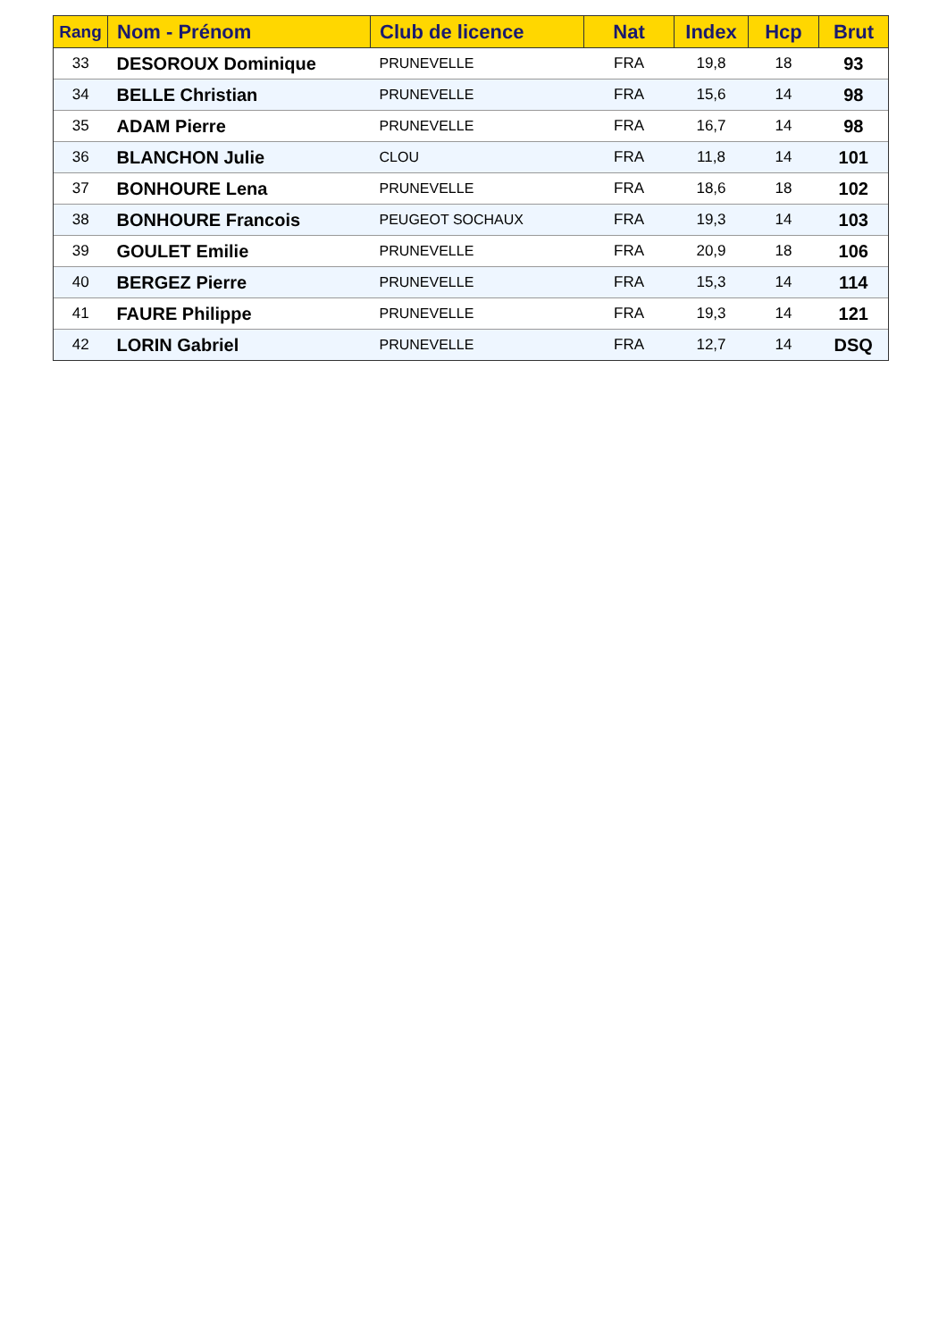| Rang | Nom - Prénom | Club de licence | Nat | Index | Hcp | Brut |
| --- | --- | --- | --- | --- | --- | --- |
| 33 | DESOROUX Dominique | PRUNEVELLE | FRA | 19,8 | 18 | 93 |
| 34 | BELLE Christian | PRUNEVELLE | FRA | 15,6 | 14 | 98 |
| 35 | ADAM Pierre | PRUNEVELLE | FRA | 16,7 | 14 | 98 |
| 36 | BLANCHON Julie | CLOU | FRA | 11,8 | 14 | 101 |
| 37 | BONHOURE Lena | PRUNEVELLE | FRA | 18,6 | 18 | 102 |
| 38 | BONHOURE Francois | PEUGEOT SOCHAUX | FRA | 19,3 | 14 | 103 |
| 39 | GOULET Emilie | PRUNEVELLE | FRA | 20,9 | 18 | 106 |
| 40 | BERGEZ Pierre | PRUNEVELLE | FRA | 15,3 | 14 | 114 |
| 41 | FAURE Philippe | PRUNEVELLE | FRA | 19,3 | 14 | 121 |
| 42 | LORIN Gabriel | PRUNEVELLE | FRA | 12,7 | 14 | DSQ |